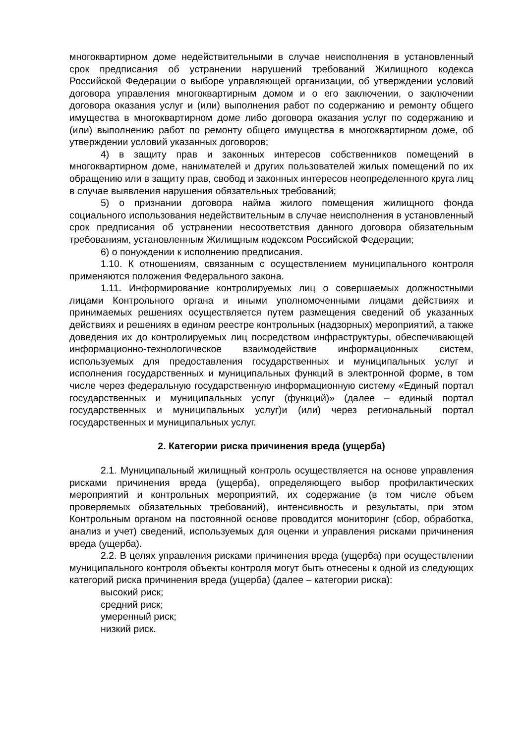многоквартирном доме недействительными в случае неисполнения в установленный срок предписания об устранении нарушений требований Жилищного кодекса Российской Федерации о выборе управляющей организации, об утверждении условий договора управления многоквартирным домом и о его заключении, о заключении договора оказания услуг и (или) выполнения работ по содержанию и ремонту общего имущества в многоквартирном доме либо договора оказания услуг по содержанию и (или) выполнению работ по ремонту общего имущества в многоквартирном доме, об утверждении условий указанных договоров;
4) в защиту прав и законных интересов собственников помещений в многоквартирном доме, нанимателей и других пользователей жилых помещений по их обращению или в защиту прав, свобод и законных интересов неопределенного круга лиц в случае выявления нарушения обязательных требований;
5) о признании договора найма жилого помещения жилищного фонда социального использования недействительным в случае неисполнения в установленный срок предписания об устранении несоответствия данного договора обязательным требованиям, установленным Жилищным кодексом Российской Федерации;
6) о понуждении к исполнению предписания.
1.10. К отношениям, связанным с осуществлением муниципального контроля применяются положения Федерального закона.
1.11. Информирование контролируемых лиц о совершаемых должностными лицами Контрольного органа и иными уполномоченными лицами действиях и принимаемых решениях осуществляется путем размещения сведений об указанных действиях и решениях в едином реестре контрольных (надзорных) мероприятий, а также доведения их до контролируемых лиц посредством инфраструктуры, обеспечивающей информационно-технологическое взаимодействие информационных систем, используемых для предоставления государственных и муниципальных услуг и исполнения государственных и муниципальных функций в электронной форме, в том числе через федеральную государственную информационную систему «Единый портал государственных и муниципальных услуг (функций)» (далее – единый портал государственных и муниципальных услуг)и (или) через региональный портал государственных и муниципальных услуг.
2. Категории риска причинения вреда (ущерба)
2.1. Муниципальный жилищный контроль осуществляется на основе управления рисками причинения вреда (ущерба), определяющего выбор профилактических мероприятий и контрольных мероприятий, их содержание (в том числе объем проверяемых обязательных требований), интенсивность и результаты, при этом Контрольным органом на постоянной основе проводится мониторинг (сбор, обработка, анализ и учет) сведений, используемых для оценки и управления рисками причинения вреда (ущерба).
2.2. В целях управления рисками причинения вреда (ущерба) при осуществлении муниципального контроля объекты контроля могут быть отнесены к одной из следующих категорий риска причинения вреда (ущерба) (далее – категории риска):
высокий риск;
средний риск;
умеренный риск;
низкий риск.